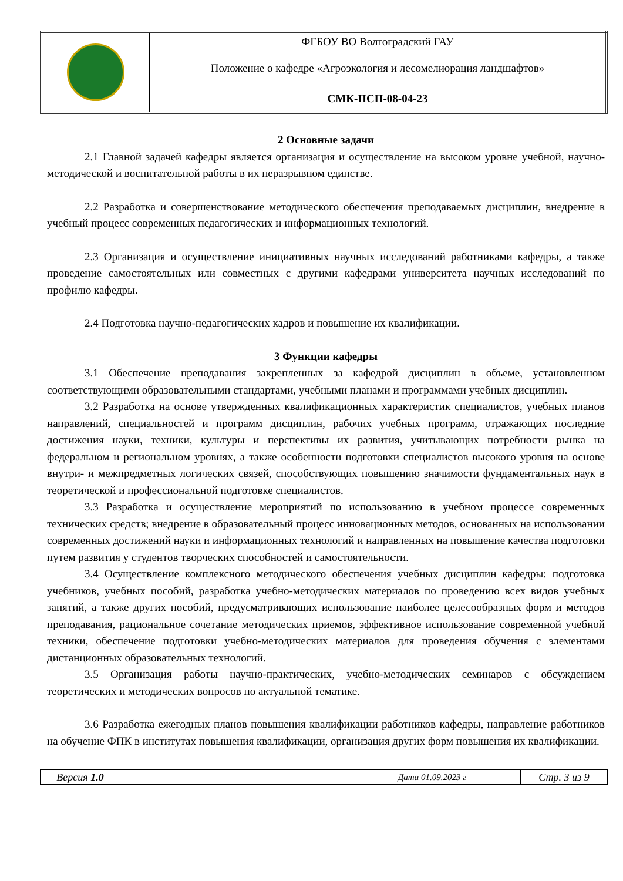| | ФГБОУ ВО Волгоградский ГАУ |
| | Положение о кафедре «Агроэкология и лесомелиорация ландшафтов» |
| | СМК-ПСП-08-04-23 |
2 Основные задачи
2.1 Главной задачей кафедры является организация и осуществление на высоком уровне учебной, научно-методической и воспитательной работы в их неразрывном единстве.
2.2 Разработка и совершенствование методического обеспечения преподаваемых дисциплин, внедрение в учебный процесс современных педагогических и информационных технологий.
2.3 Организация и осуществление инициативных научных исследований работниками кафедры, а также проведение самостоятельных или совместных с другими кафедрами университета научных исследований по профилю кафедры.
2.4 Подготовка научно-педагогических кадров и повышение их квалификации.
3 Функции кафедры
3.1 Обеспечение преподавания закрепленных за кафедрой дисциплин в объеме, установленном соответствующими образовательными стандартами, учебными планами и программами учебных дисциплин.
3.2 Разработка на основе утвержденных квалификационных характеристик специалистов, учебных планов направлений, специальностей и программ дисциплин, рабочих учебных программ, отражающих последние достижения науки, техники, культуры и перспективы их развития, учитывающих потребности рынка на федеральном и региональном уровнях, а также особенности подготовки специалистов высокого уровня на основе внутри- и межпредметных логических связей, способствующих повышению значимости фундаментальных наук в теоретической и профессиональной подготовке специалистов.
3.3 Разработка и осуществление мероприятий по использованию в учебном процессе современных технических средств; внедрение в образовательный процесс инновационных методов, основанных на использовании современных достижений науки и информационных технологий и направленных на повышение качества подготовки путем развития у студентов творческих способностей и самостоятельности.
3.4 Осуществление комплексного методического обеспечения учебных дисциплин кафедры: подготовка учебников, учебных пособий, разработка учебно-методических материалов по проведению всех видов учебных занятий, а также других пособий, предусматривающих использование наиболее целесообразных форм и методов преподавания, рациональное сочетание методических приемов, эффективное использование современной учебной техники, обеспечение подготовки учебно-методических материалов для проведения обучения с элементами дистанционных образовательных технологий.
3.5 Организация работы научно-практических, учебно-методических семинаров с обсуждением теоретических и методических вопросов по актуальной тематике.
3.6 Разработка ежегодных планов повышения квалификации работников кафедры, направление работников на обучение ФПК в институтах повышения квалификации, организация других форм повышения их квалификации.
| Версия 1.0 | | Дата 01.09.2023 г | Стр. 3 из 9 |